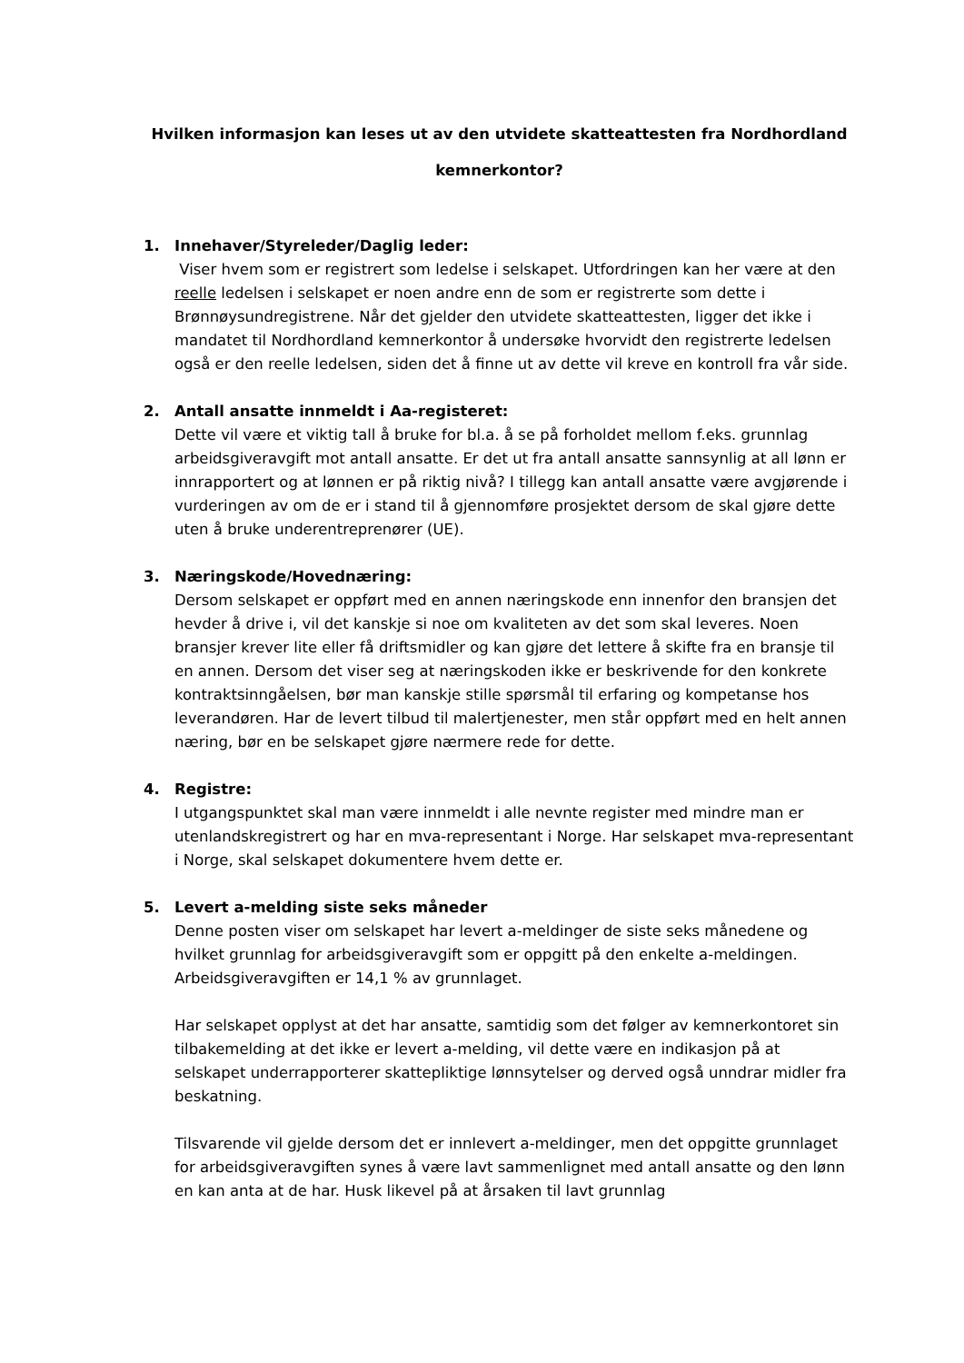Hvilken informasjon kan leses ut av den utvidete skatteattesten fra Nordhordland kemnerkontor?
1. Innehaver/Styreleder/Daglig leder:
Viser hvem som er registrert som ledelse i selskapet. Utfordringen kan her være at den reelle ledelsen i selskapet er noen andre enn de som er registrerte som dette i Brønnøysundregistrene. Når det gjelder den utvidete skatteattesten, ligger det ikke i mandatet til Nordhordland kemnerkontor å undersøke hvorvidt den registrerte ledelsen også er den reelle ledelsen, siden det å finne ut av dette vil kreve en kontroll fra vår side.
2. Antall ansatte innmeldt i Aa-registeret:
Dette vil være et viktig tall å bruke for bl.a. å se på forholdet mellom f.eks. grunnlag arbeidsgiveravgift mot antall ansatte. Er det ut fra antall ansatte sannsynlig at all lønn er innrapportert og at lønnen er på riktig nivå? I tillegg kan antall ansatte være avgjørende i vurderingen av om de er i stand til å gjennomføre prosjektet dersom de skal gjøre dette uten å bruke underentreprenører (UE).
3. Næringskode/Hovednæring:
Dersom selskapet er oppført med en annen næringskode enn innenfor den bransjen det hevder å drive i, vil det kanskje si noe om kvaliteten av det som skal leveres. Noen bransjer krever lite eller få driftsmidler og kan gjøre det lettere å skifte fra en bransje til en annen. Dersom det viser seg at næringskoden ikke er beskrivende for den konkrete kontraktsinngåelsen, bør man kanskje stille spørsmål til erfaring og kompetanse hos leverandøren. Har de levert tilbud til malertjenester, men står oppført med en helt annen næring, bør en be selskapet gjøre nærmere rede for dette.
4. Registre:
I utgangspunktet skal man være innmeldt i alle nevnte register med mindre man er utenlandskregistrert og har en mva-representant i Norge. Har selskapet mva-representant i Norge, skal selskapet dokumentere hvem dette er.
5. Levert a-melding siste seks måneder
Denne posten viser om selskapet har levert a-meldinger de siste seks månedene og hvilket grunnlag for arbeidsgiveravgift som er oppgitt på den enkelte a-meldingen. Arbeidsgiveravgiften er 14,1 % av grunnlaget.
Har selskapet opplyst at det har ansatte, samtidig som det følger av kemnerkontoret sin tilbakemelding at det ikke er levert a-melding, vil dette være en indikasjon på at selskapet underrapporterer skattepliktige lønnsytelser og derved også unndrar midler fra beskatning.
Tilsvarende vil gjelde dersom det er innlevert a-meldinger, men det oppgitte grunnlaget for arbeidsgiveravgiften synes å være lavt sammenlignet med antall ansatte og den lønn en kan anta at de har. Husk likevel på at årsaken til lavt grunnlag